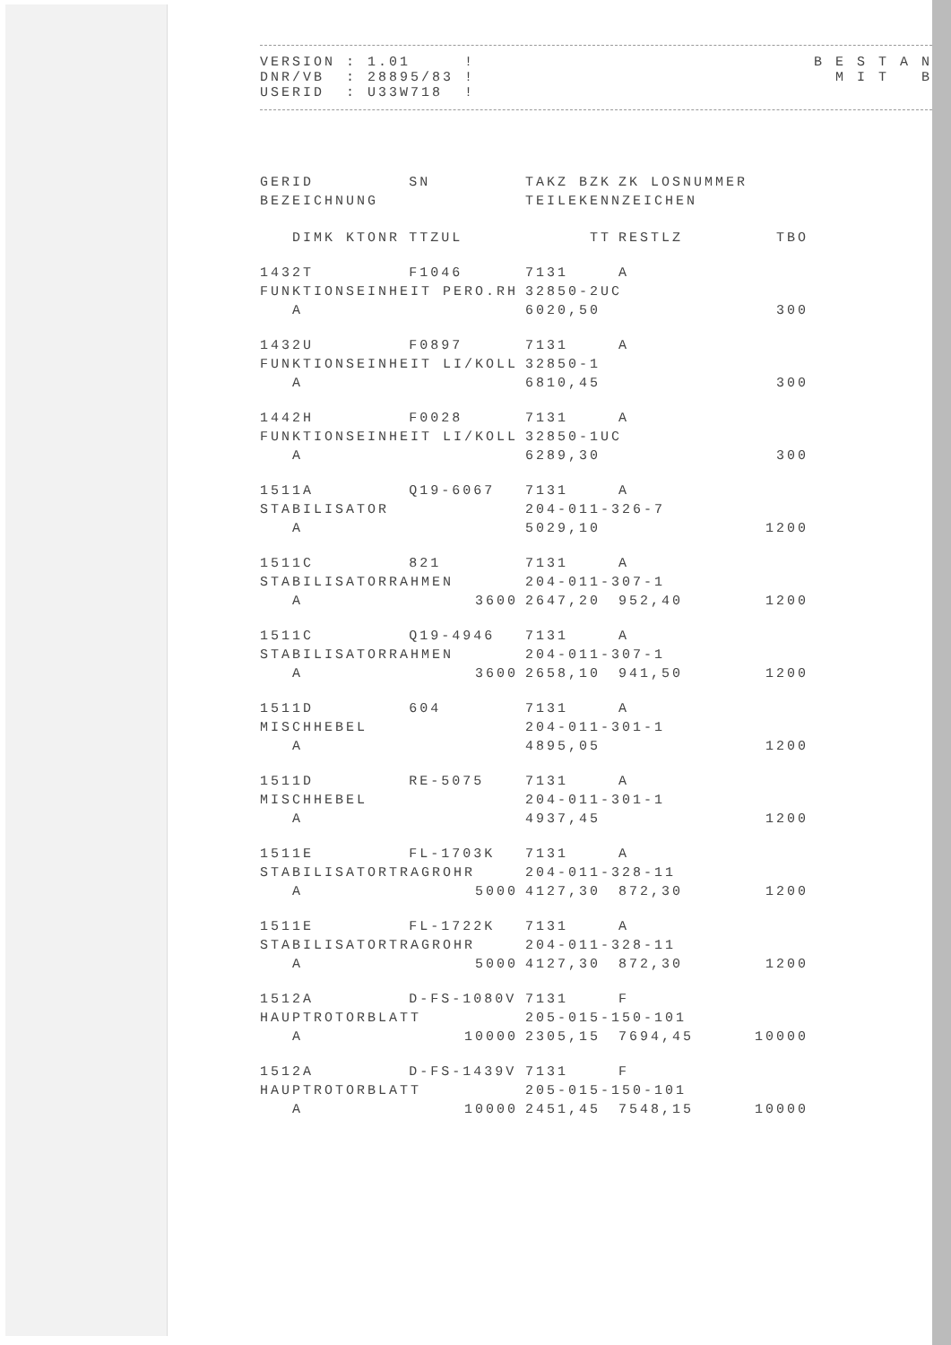VERSION : 1.01     !
DNR/VB  : 28895/83 !
USERID  : U33W718  !
B E S T A N
  M I T   B
| GERID | SN | TAKZ BZK | ZK LOSNUMMER | |
| --- | --- | --- | --- | --- |
| BEZEICHNUNG | | TEILEKENNZEICHEN | | |
| DIMK KTONR | TTZUL | TT | RESTLZ | TBO |
| 1432T | F1046 | 7131 | A | |
| FUNKTIONSEINHEIT PERO.RH | | 32850-2UC | | |
| A | | 6020,50 | | 300 |
| 1432U | F0897 | 7131 | A | |
| FUNKTIONSEINHEIT LI/KOLL | | 32850-1 | | |
| A | | 6810,45 | | 300 |
| 1442H | F0028 | 7131 | A | |
| FUNKTIONSEINHEIT LI/KOLL | | 32850-1UC | | |
| A | | 6289,30 | | 300 |
| 1511A | Q19-6067 | 7131 | A | |
| STABILISATOR | | 204-011-326-7 | | |
| A | | 5029,10 | | 1200 |
| 1511C | 821 | 7131 | A | |
| STABILISATORRAHMEN | | 204-011-307-1 | | |
| A | 3600 | 2647,20 | 952,40 | 1200 |
| 1511C | Q19-4946 | 7131 | A | |
| STABILISATORRAHMEN | | 204-011-307-1 | | |
| A | 3600 | 2658,10 | 941,50 | 1200 |
| 1511D | 604 | 7131 | A | |
| MISCHHEBEL | | 204-011-301-1 | | |
| A | | 4895,05 | | 1200 |
| 1511D | RE-5075 | 7131 | A | |
| MISCHHEBEL | | 204-011-301-1 | | |
| A | | 4937,45 | | 1200 |
| 1511E | FL-1703K | 7131 | A | |
| STABILISATORTRAGROHR | | 204-011-328-11 | | |
| A | 5000 | 4127,30 | 872,30 | 1200 |
| 1511E | FL-1722K | 7131 | A | |
| STABILISATORTRAGROHR | | 204-011-328-11 | | |
| A | 5000 | 4127,30 | 872,30 | 1200 |
| 1512A | D-FS-1080V | 7131 | F | |
| HAUPTROTORBLATT | | 205-015-150-101 | | |
| A | 10000 | 2305,15 | 7694,45 | 10000 |
| 1512A | D-FS-1439V | 7131 | F | |
| HAUPTROTORBLATT | | 205-015-150-101 | | |
| A | 10000 | 2451,45 | 7548,15 | 10000 |